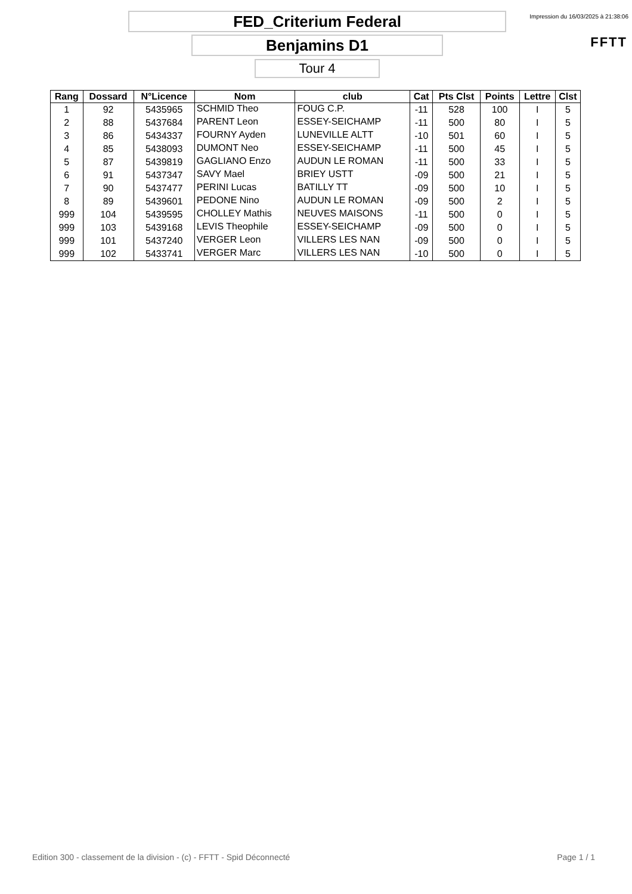FED_Criterium Federal
Benjamins D1
Tour 4
Impression du 16/03/2025 à 21:38:06
FFTT
| Rang | Dossard | N°Licence | Nom | club | Cat | Pts Clst | Points | Lettre | Clst |
| --- | --- | --- | --- | --- | --- | --- | --- | --- | --- |
| 1 | 92 | 5435965 | SCHMID Theo | FOUG C.P. | -11 | 528 | 100 | I | 5 |
| 2 | 88 | 5437684 | PARENT Leon | ESSEY-SEICHAMP | -11 | 500 | 80 | I | 5 |
| 3 | 86 | 5434337 | FOURNY Ayden | LUNEVILLE ALTT | -10 | 501 | 60 | I | 5 |
| 4 | 85 | 5438093 | DUMONT Neo | ESSEY-SEICHAMP | -11 | 500 | 45 | I | 5 |
| 5 | 87 | 5439819 | GAGLIANO Enzo | AUDUN LE ROMAN | -11 | 500 | 33 | I | 5 |
| 6 | 91 | 5437347 | SAVY Mael | BRIEY USTT | -09 | 500 | 21 | I | 5 |
| 7 | 90 | 5437477 | PERINI Lucas | BATILLY TT | -09 | 500 | 10 | I | 5 |
| 8 | 89 | 5439601 | PEDONE Nino | AUDUN LE ROMAN | -09 | 500 | 2 | I | 5 |
| 999 | 104 | 5439595 | CHOLLEY Mathis | NEUVES MAISONS | -11 | 500 | 0 | I | 5 |
| 999 | 103 | 5439168 | LEVIS Theophile | ESSEY-SEICHAMP | -09 | 500 | 0 | I | 5 |
| 999 | 101 | 5437240 | VERGER Leon | VILLERS LES NAN | -09 | 500 | 0 | I | 5 |
| 999 | 102 | 5433741 | VERGER Marc | VILLERS LES NAN | -10 | 500 | 0 | I | 5 |
Edition 300 - classement de la division - (c) - FFTT - Spid Déconnecté
Page 1 / 1